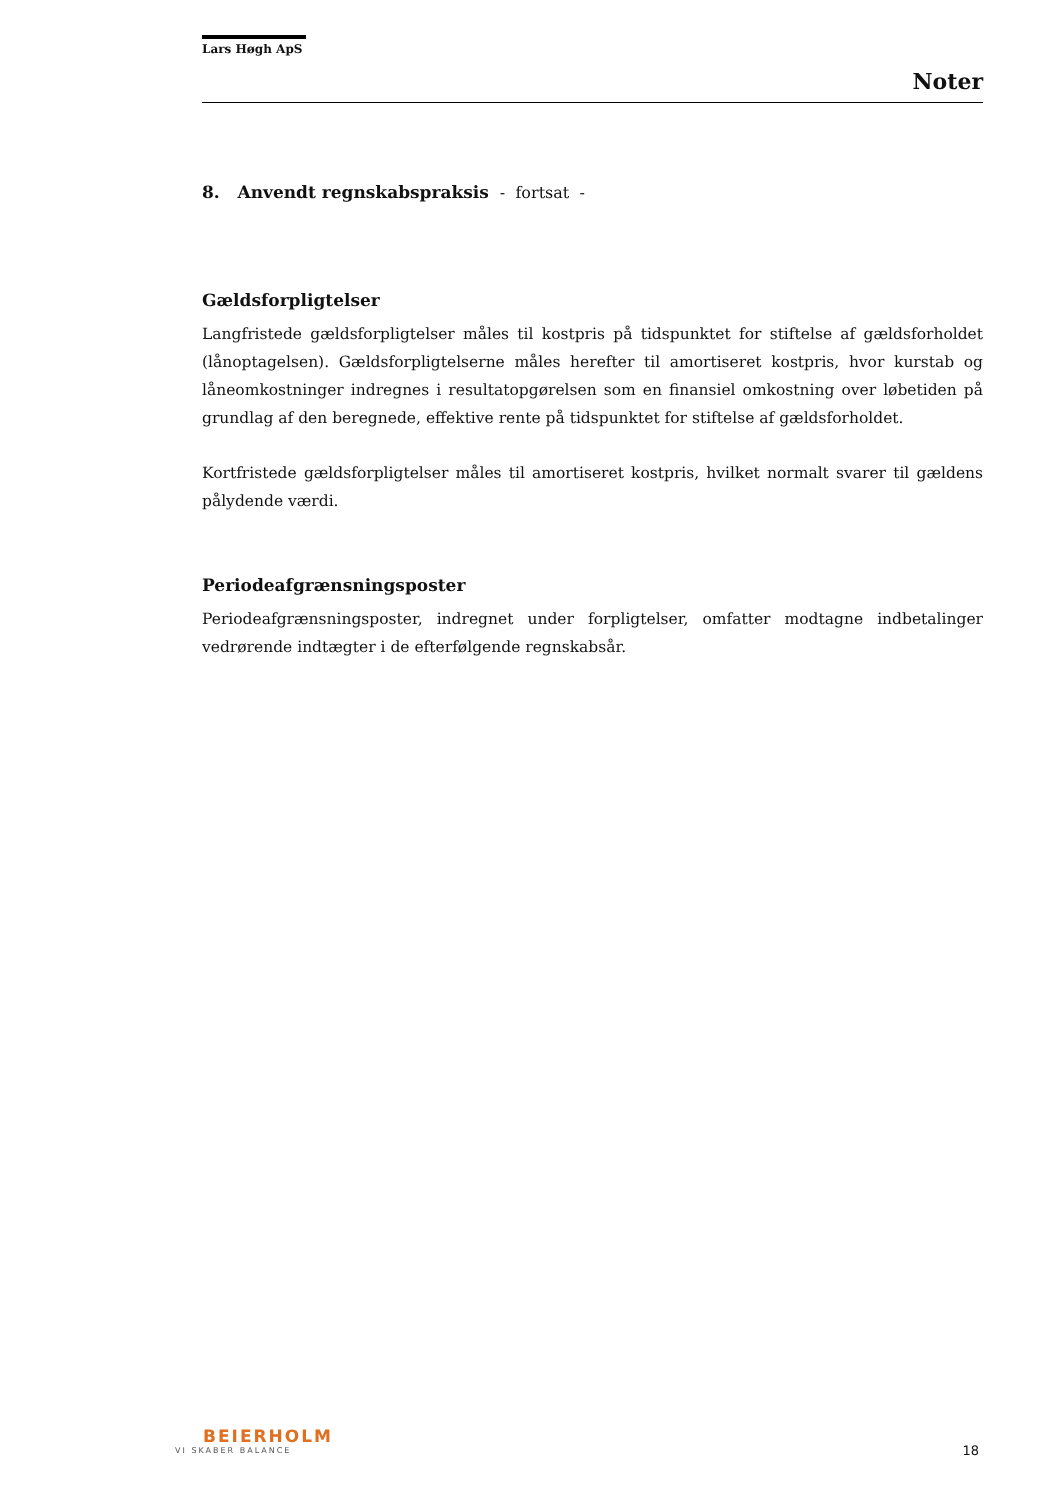Lars Høgh ApS
Noter
8. Anvendt regnskabspraksis - fortsat -
Gældsforpligtelser
Langfristede gældsforpligtelser måles til kostpris på tidspunktet for stiftelse af gældsforholdet (lånoptagelsen). Gældsforpligtelserne måles herefter til amortiseret kostpris, hvor kurstab og låneomkostninger indregnes i resultatopgørelsen som en finansiel omkostning over løbetiden på grundlag af den beregnede, effektive rente på tidspunktet for stiftelse af gældsforholdet.
Kortfristede gældsforpligtelser måles til amortiseret kostpris, hvilket normalt svarer til gældens pålydende værdi.
Periodeafgrænsningsposter
Periodeafgrænsningsposter, indregnet under forpligtelser, omfatter modtagne indbetalinger vedrørende indtægter i de efterfølgende regnskabsår.
BEIERHOLM
VI SKABER BALANCE
18